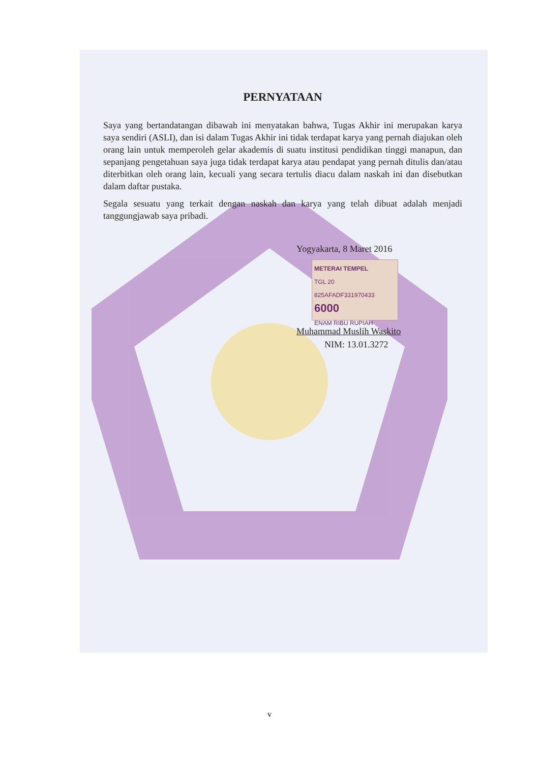PERNYATAAN
Saya yang bertandatangan dibawah ini menyatakan bahwa, Tugas Akhir ini merupakan karya saya sendiri (ASLI), dan isi dalam Tugas Akhir ini tidak terdapat karya yang pernah diajukan oleh orang lain untuk memperoleh gelar akademis di suatu institusi pendidikan tinggi manapun, dan sepanjang pengetahuan saya juga tidak terdapat karya atau pendapat yang pernah ditulis dan/atau diterbitkan oleh orang lain, kecuali yang secara tertulis diacu dalam naskah ini dan disebutkan dalam daftar pustaka.
Segala sesuatu yang terkait dengan naskah dan karya yang telah dibuat adalah menjadi tanggungjawab saya pribadi.
Yogyakarta, 8 Maret 2016
METERAI TEMPEL
TGL 20
825AFADF331970433
6000
ENAM RIBU RUPIAH
Muhammad Muslih Waskito
NIM: 13.01.3272
v